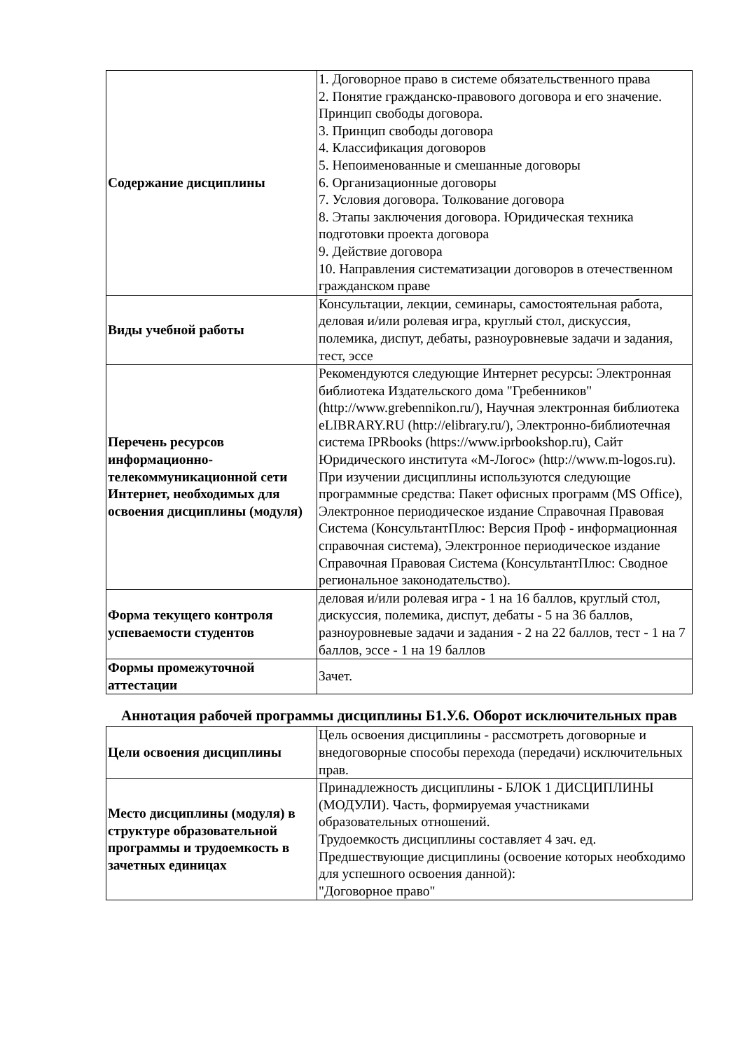| Содержание дисциплины | 1. Договорное право в системе обязательственного права 2. Понятие гражданско-правового договора и его значение. Принцип свободы договора. 3. Принцип свободы договора 4. Классификация договоров 5. Непоименованные и смешанные договоры 6. Организационные договоры 7. Условия договора. Толкование договора 8. Этапы заключения договора. Юридическая техника подготовки проекта договора 9. Действие договора 10. Направления систематизации договоров в отечественном гражданском праве |
| Виды учебной работы | Консультации, лекции, семинары, самостоятельная работа, деловая и/или ролевая игра, круглый стол, дискуссия, полемика, диспут, дебаты, разноуровневые задачи и задания, тест, эссе |
| Перечень ресурсов информационно-телекоммуникационной сети Интернет, необходимых для освоения дисциплины (модуля) | Рекомендуются следующие Интернет ресурсы: Электронная библиотека Издательского дома "Гребенников" (http://www.grebennikon.ru/), Научная электронная библиотека eLIBRARY.RU (http://elibrary.ru/), Электронно-библиотечная система IPRbooks (https://www.iprbookshop.ru), Сайт Юридического института «М-Логос» (http://www.m-logos.ru). При изучении дисциплины используются следующие программные средства: Пакет офисных программ (MS Office), Электронное периодическое издание Справочная Правовая Система (КонсультантПлюс: Версия Проф - информационная справочная система), Электронное периодическое издание Справочная Правовая Система (КонсультантПлюс: Сводное региональное законодательство). |
| Форма текущего контроля успеваемости студентов | деловая и/или ролевая игра - 1 на 16 баллов, круглый стол, дискуссия, полемика, диспут, дебаты - 5 на 36 баллов, разноуровневые задачи и задания - 2 на 22 баллов, тест - 1 на 7 баллов, эссе - 1 на 19 баллов |
| Формы промежуточной аттестации | Зачет. |
Аннотация рабочей программы дисциплины Б1.У.6. Оборот исключительных прав
| Цели освоения дисциплины | Цель освоения дисциплины - рассмотреть договорные и внедоговорные способы перехода (передачи) исключительных прав. |
| Место дисциплины (модуля) в структуре образовательной программы и трудоемкость в зачетных единицах | Принадлежность дисциплины - БЛОК 1 ДИСЦИПЛИНЫ (МОДУЛИ). Часть, формируемая участниками образовательных отношений. Трудоемкость дисциплины составляет 4 зач. ед. Предшествующие дисциплины (освоение которых необходимо для успешного освоения данной): "Договорное право" |